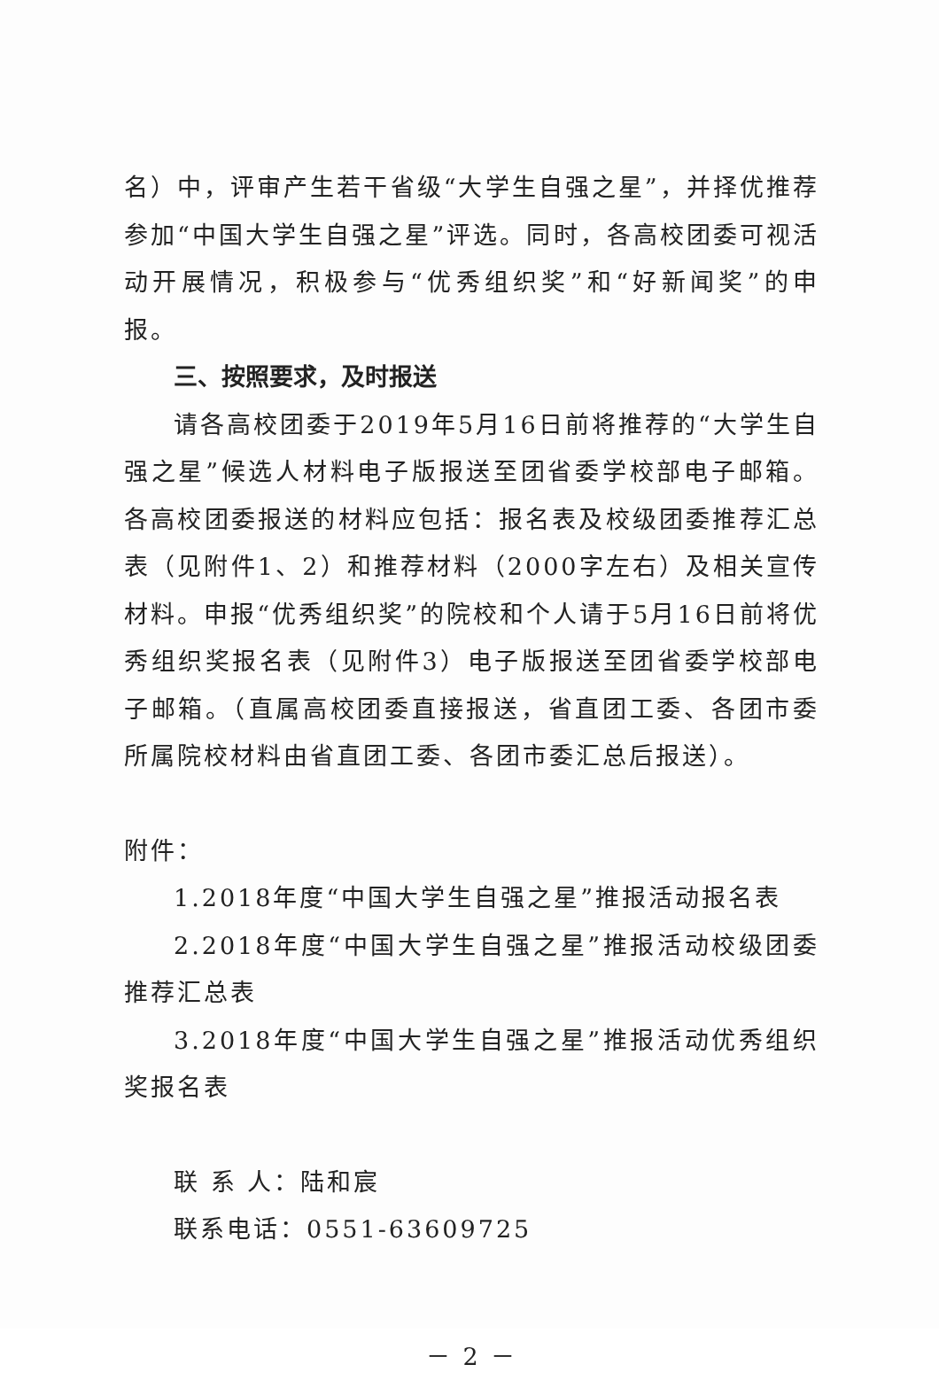名）中，评审产生若干省级“大学生自强之星”，并择优推荐参加“中国大学生自强之星”评选。同时，各高校团委可视活动开展情况，积极参与“优秀组织奖”和“好新闻奖”的申报。
三、按照要求，及时报送
请各高校团委于2019年5月16日前将推荐的“大学生自强之星”候选人材料电子版报送至团省委学校部电子邮箱。各高校团委报送的材料应包括：报名表及校级团委推荐汇总表（见附件1、2）和推荐材料（2000字左右）及相关宣传材料。申报“优秀组织奖”的院校和个人请于5月16日前将优秀组织奖报名表（见附件3）电子版报送至团省委学校部电子邮箱。（直属高校团委直接报送，省直团工委、各团市委所属院校材料由省直团工委、各团市委汇总后报送）。
附件：
1.2018年度“中国大学生自强之星”推报活动报名表
2.2018年度“中国大学生自强之星”推报活动校级团委推荐汇总表
3.2018年度“中国大学生自强之星”推报活动优秀组织奖报名表
联 系 人：陆和宸
联系电话：0551-63609725
－ 2 －